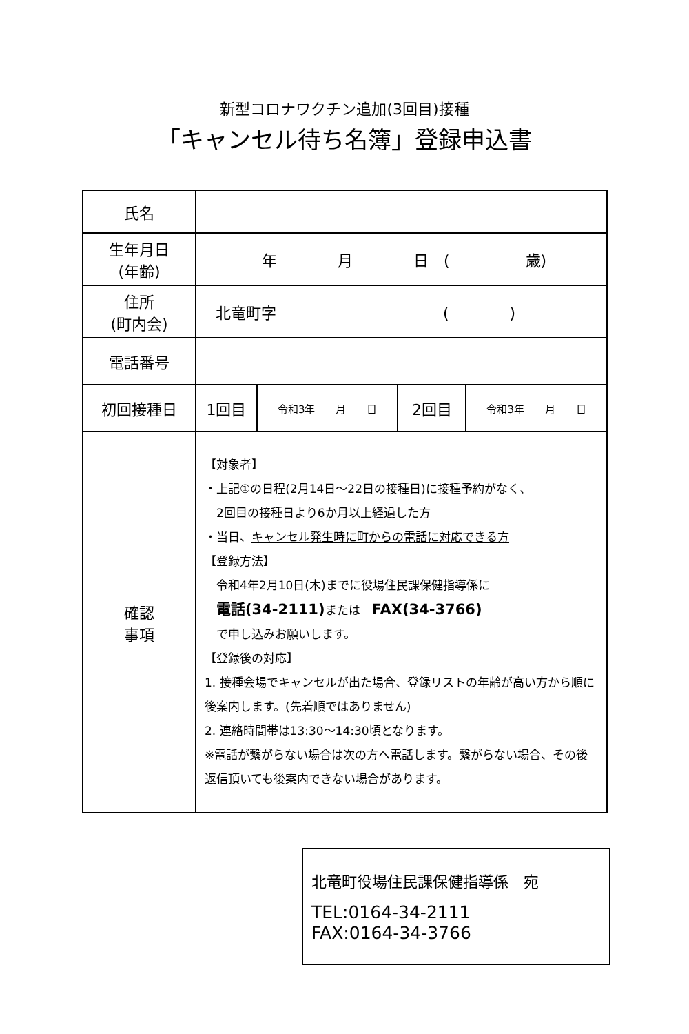新型コロナワクチン追加(3回目)接種
「キャンセル待ち名簿」登録申込書
| 氏名 | | | | |
| 生年月日 (年齢) | 年 月 日 ( 歳) | | | |
| 住所 (町内会) | 北竜町字 ( ) | | | |
| 電話番号 | | | | |
| 初回接種日 | 1回目 | 令和3年 月 日 | 2回目 | 令和3年 月 日 |
| 確認 事項 | 【対象者】 ・上記①の日程(2月14日～22日の接種日)に 接種予約がなく 、 2回目の接種日より6か月以上経過した方 ・当日、 キャンセル発生時に町からの電話に対応できる方 【登録方法】 令和4年2月10日(木)までに役場住民課保健指導係に 電話(34-2111) または FAX(34-3766) で申し込みお願いします。 【登録後の対応】 1. 接種会場でキャンセルが出た場合、登録リストの年齢が高い方から順に後案内します。(先着順ではありません) 2. 連絡時間帯は13:30～14:30頃となります。 ※電話が繋がらない場合は次の方へ電話します。繋がらない場合、その後返信頂いても後案内できない場合があります。 | | | |
北竜町役場住民課保健指導係　宛
TEL:0164-34-2111
FAX:0164-34-3766